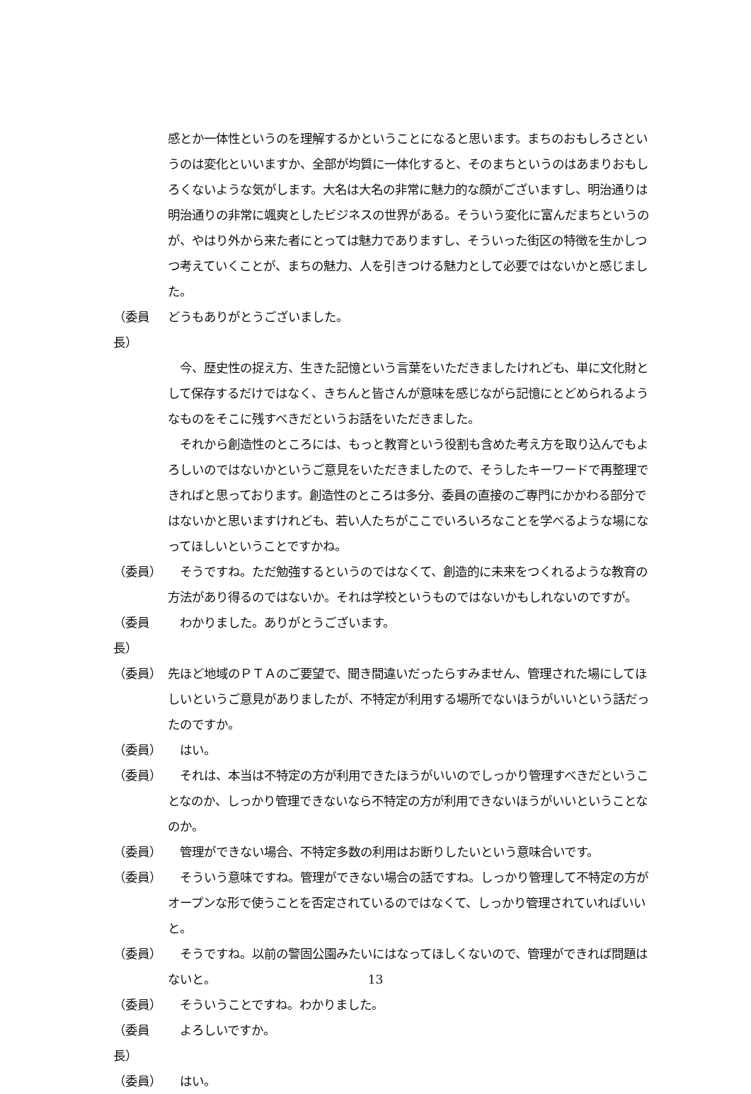感とか一体性というのを理解するかということになると思います。まちのおもしろさというのは変化といいますか、全部が均質に一体化すると、そのまちというのはあまりおもしろくないような気がします。大名は大名の非常に魅力的な顔がございますし、明治通りは明治通りの非常に颯爽としたビジネスの世界がある。そういう変化に富んだまちというのが、やはり外から来た者にとっては魅力でありますし、そういった街区の特徴を生かしつつ考えていくことが、まちの魅力、人を引きつける魅力として必要ではないかと感じました。
（委員長） どうもありがとうございました。
　今、歴史性の捉え方、生きた記憶という言葉をいただきましたけれども、単に文化財として保存するだけではなく、きちんと皆さんが意味を感じながら記憶にとどめられるようなものをそこに残すべきだというお話をいただきました。
　それから創造性のところには、もっと教育という役割も含めた考え方を取り込んでもよろしいのではないかというご意見をいただきましたので、そうしたキーワードで再整理できればと思っております。創造性のところは多分、委員の直接のご専門にかかわる部分ではないかと思いますけれども、若い人たちがここでいろいろなことを学べるような場になってほしいということですかね。
（委員）　そうですね。ただ勉強するというのではなくて、創造的に未来をつくれるような教育の方法があり得るのではないか。それは学校というものではないかもしれないのですが。
（委員長）　わかりました。ありがとうございます。
（委員） 先ほど地域のＰＴＡのご要望で、聞き間違いだったらすみません、管理された場にしてほしいというご意見がありましたが、不特定が利用する場所でないほうがいいという話だったのですか。
（委員）　はい。
（委員）　それは、本当は不特定の方が利用できたほうがいいのでしっかり管理すべきだということなのか、しっかり管理できないなら不特定の方が利用できないほうがいいということなのか。
（委員）　管理ができない場合、不特定多数の利用はお断りしたいという意味合いです。
（委員）　そういう意味ですね。管理ができない場合の話ですね。しっかり管理して不特定の方がオープンな形で使うことを否定されているのではなくて、しっかり管理されていればいいと。
（委員）　そうですね。以前の警固公園みたいにはなってほしくないので、管理ができれば問題はないと。
（委員）　そういうことですね。わかりました。
（委員長）　よろしいですか。
（委員）　はい。
13